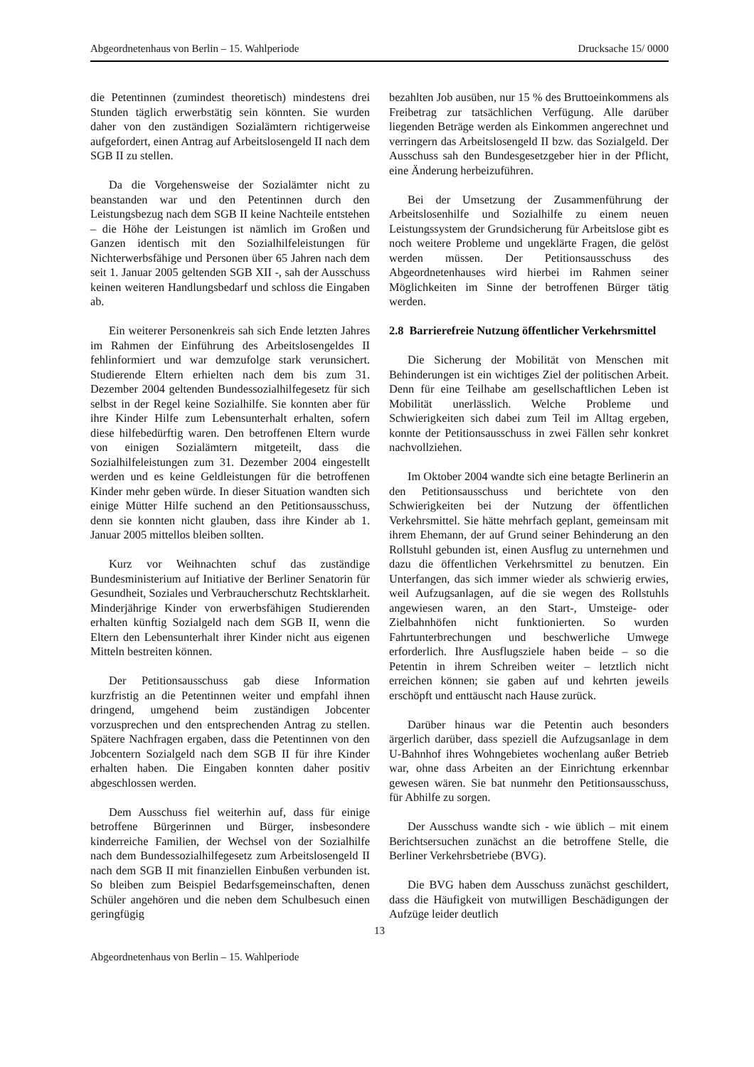Abgeordnetenhaus von Berlin – 15. Wahlperiode Drucksache 15/ 0000
die Petentinnen (zumindest theoretisch) mindestens drei Stunden täglich erwerbstätig sein könnten. Sie wurden daher von den zuständigen Sozialämtern richtigerweise aufgefordert, einen Antrag auf Arbeitslosengeld II nach dem SGB II zu stellen.
Da die Vorgehensweise der Sozialämter nicht zu beanstanden war und den Petentinnen durch den Leistungsbezug nach dem SGB II keine Nachteile entstehen – die Höhe der Leistungen ist nämlich im Großen und Ganzen identisch mit den Sozialhilfe­leistungen für Nichterwerbsfähige und Personen über 65 Jahren nach dem seit 1. Januar 2005 geltenden SGB XII -, sah der Ausschuss keinen weiteren Handlungsbedarf und schloss die Eingaben ab.
Ein weiterer Personenkreis sah sich Ende letzten Jahres im Rahmen der Einführung des Arbeitslosen­geldes II fehlinformiert und war demzufolge stark verunsichert. Studierende Eltern erhielten nach dem bis zum 31. Dezember 2004 geltenden Bundessozial­hilfegesetz für sich selbst in der Regel keine Sozialhilfe. Sie konnten aber für ihre Kinder Hilfe zum Lebensunterhalt erhalten, sofern diese hilfebedürftig waren. Den betroffenen Eltern wurde von einigen Sozialämtern mitgeteilt, dass die Sozialhilfeleistungen zum 31. Dezember 2004 eingestellt werden und es keine Geldleistungen für die betroffenen Kinder mehr geben würde. In dieser Situation wandten sich einige Mütter Hilfe suchend an den Petitionsausschuss, denn sie konnten nicht glauben, dass ihre Kinder ab 1. Januar 2005 mittellos bleiben sollten.
Kurz vor Weihnachten schuf das zuständige Bundesministerium auf Initiative der Berliner Senatorin für Gesundheit, Soziales und Verbraucherschutz Rechtsklarheit. Minderjährige Kinder von erwerbsfähigen Studierenden erhalten künftig Sozialgeld nach dem SGB II, wenn die Eltern den Lebensunterhalt ihrer Kinder nicht aus eigenen Mitteln bestreiten können.
Der Petitionsausschuss gab diese Information kurzfristig an die Petentinnen weiter und empfahl ihnen dringend, umgehend beim zuständigen Jobcenter vorzusprechen und den entsprechenden Antrag zu stellen. Spätere Nachfragen ergaben, dass die Petentinnen von den Jobcentern Sozialgeld nach dem SGB II für ihre Kinder erhalten haben. Die Eingaben konnten daher positiv abgeschlossen werden.
Dem Ausschuss fiel weiterhin auf, dass für einige betroffene Bürgerinnen und Bürger, insbesondere kinderreiche Familien, der Wechsel von der Sozialhilfe nach dem Bundessozialhilfegesetz zum Arbeitslosengeld II nach dem SGB II mit finanziellen Einbußen verbunden ist. So bleiben zum Beispiel Bedarfsgemeinschaften, denen Schüler angehören und die neben dem Schulbesuch einen geringfügig
bezahlten Job ausüben, nur 15 % des Bruttoeinkommens als Freibetrag zur tatsächlichen Verfügung. Alle darüber liegenden Beträge werden als Einkommen angerechnet und verringern das Arbeitslosengeld II bzw. das Sozialgeld. Der Ausschuss sah den Bundesgesetzgeber hier in der Pflicht, eine Änderung herbeizuführen.
Bei der Umsetzung der Zusammenführung der Arbeitslosenhilfe und Sozialhilfe zu einem neuen Leistungssystem der Grundsicherung für Arbeitslose gibt es noch weitere Probleme und ungeklärte Fragen, die gelöst werden müssen. Der Petitionsausschuss des Abgeordnetenhauses wird hierbei im Rahmen seiner Möglichkeiten im Sinne der betroffenen Bürger tätig werden.
2.8 Barrierefreie Nutzung öffentlicher Verkehrsmittel
Die Sicherung der Mobilität von Menschen mit Behinderungen ist ein wichtiges Ziel der politischen Arbeit. Denn für eine Teilhabe am gesellschaftlichen Leben ist Mobilität unerlässlich. Welche Probleme und Schwierigkeiten sich dabei zum Teil im Alltag ergeben, konnte der Petitionsausschuss in zwei Fällen sehr konkret nachvollziehen.
Im Oktober 2004 wandte sich eine betagte Berlinerin an den Petitionsausschuss und berichtete von den Schwierigkeiten bei der Nutzung der öffentlichen Verkehrsmittel. Sie hätte mehrfach geplant, gemeinsam mit ihrem Ehemann, der auf Grund seiner Behinderung an den Rollstuhl gebunden ist, einen Ausflug zu unternehmen und dazu die öffentlichen Verkehrsmittel zu benutzen. Ein Unterfangen, das sich immer wieder als schwierig erwies, weil Aufzugsanlagen, auf die sie wegen des Rollstuhls angewiesen waren, an den Start-, Umsteige- oder Zielbahnhöfen nicht funktionierten. So wurden Fahrtunterbrechungen und beschwerliche Umwege erforderlich. Ihre Ausflugsziele haben beide – so die Petentin in ihrem Schreiben weiter – letztlich nicht erreichen können; sie gaben auf und kehrten jeweils erschöpft und enttäuscht nach Hause zurück.
Darüber hinaus war die Petentin auch besonders ärgerlich darüber, dass speziell die Aufzugsanlage in dem U-Bahnhof ihres Wohngebietes wochenlang außer Betrieb war, ohne dass Arbeiten an der Einrichtung erkennbar gewesen wären. Sie bat nunmehr den Petitionsausschuss, für Abhilfe zu sorgen.
Der Ausschuss wandte sich - wie üblich – mit einem Berichtsersuchen zunächst an die betroffene Stelle, die Berliner Verkehrsbetriebe (BVG).
Die BVG haben dem Ausschuss zunächst geschildert, dass die Häufigkeit von mutwilligen Beschädigungen der Aufzüge leider deutlich
13
Abgeordnetenhaus von Berlin – 15. Wahlperiode